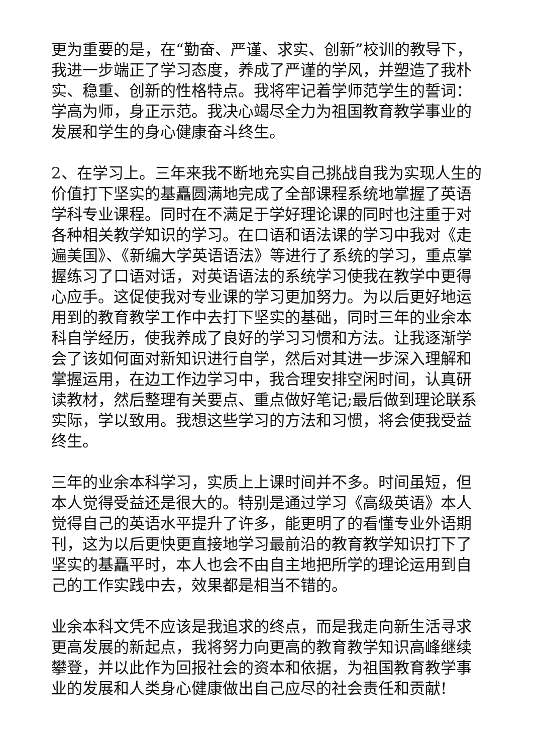更为重要的是，在“勤奋、严谨、求实、创新”校训的教导下，我进一步端正了学习态度，养成了严谨的学风，并塑造了我朴实、稳重、创新的性格特点。我将牢记着学师范学生的誓词：学高为师，身正示范。我决心竭尽全力为祖国教育教学事业的发展和学生的身心健康奋斗终生。
2、在学习上。三年来我不断地充实自己挑战自我为实现人生的价值打下坚实的基矗圆满地完成了全部课程系统地掌握了英语学科专业课程。同时在不满足于学好理论课的同时也注重于对各种相关教学知识的学习。在口语和语法课的学习中我对《走遍美国》、《新编大学英语语法》等进行了系统的学习，重点掌握练习了口语对话，对英语语法的系统学习使我在教学中更得心应手。这促使我对专业课的学习更加努力。为以后更好地运用到的教育教学工作中去打下坚实的基础，同时三年的业余本科自学经历，使我养成了良好的学习习惯和方法。让我逐渐学会了该如何面对新知识进行自学，然后对其进一步深入理解和掌握运用，在边工作边学习中，我合理安排空闲时间，认真研读教材，然后整理有关要点、重点做好笔记;最后做到理论联系实际，学以致用。我想这些学习的方法和习惯，将会使我受益终生。
三年的业余本科学习，实质上上课时间并不多。时间虽短，但本人觉得受益还是很大的。特别是通过学习《高级英语》本人觉得自己的英语水平提升了许多，能更明了的看懂专业外语期刊，这为以后更快更直接地学习最前沿的教育教学知识打下了坚实的基矗平时，本人也会不由自主地把所学的理论运用到自己的工作实践中去，效果都是相当不错的。
业余本科文凭不应该是我追求的终点，而是我走向新生活寻求更高发展的新起点，我将努力向更高的教育教学知识高峰继续攀登，并以此作为回报社会的资本和依据，为祖国教育教学事业的发展和人类身心健康做出自己应尽的社会责任和贡献!